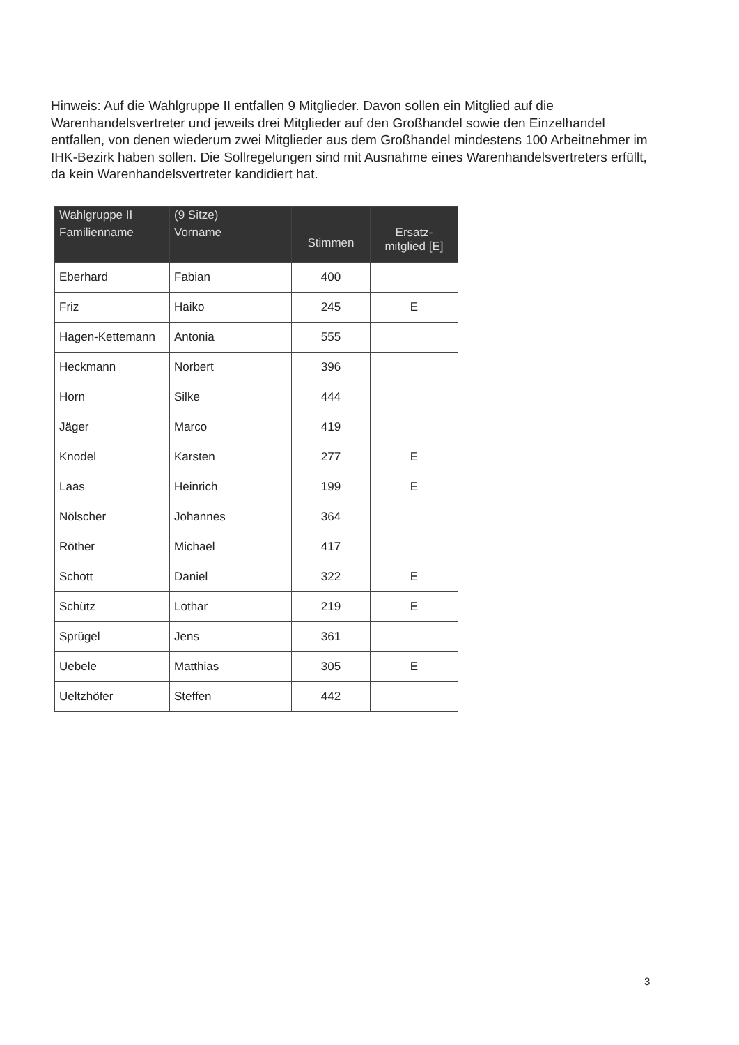Hinweis: Auf die Wahlgruppe II entfallen 9 Mitglieder. Davon sollen ein Mitglied auf die Warenhandelsvertreter und jeweils drei Mitglieder auf den Großhandel sowie den Einzelhandel entfallen, von denen wiederum zwei Mitglieder aus dem Großhandel mindestens 100 Arbeitnehmer im IHK-Bezirk haben sollen. Die Sollregelungen sind mit Ausnahme eines Warenhandelsvertreters erfüllt, da kein Warenhandelsvertreter kandidiert hat.
| Wahlgruppe II | (9 Sitze) | | |
| --- | --- | --- | --- |
| Familienname | Vorname | Stimmen | Ersatz- mitglied [E] |
| Eberhard | Fabian | 400 | |
| Friz | Haiko | 245 | E |
| Hagen-Kettemann | Antonia | 555 | |
| Heckmann | Norbert | 396 | |
| Horn | Silke | 444 | |
| Jäger | Marco | 419 | |
| Knodel | Karsten | 277 | E |
| Laas | Heinrich | 199 | E |
| Nölscher | Johannes | 364 | |
| Röther | Michael | 417 | |
| Schott | Daniel | 322 | E |
| Schütz | Lothar | 219 | E |
| Sprügel | Jens | 361 | |
| Uebele | Matthias | 305 | E |
| Ueltzhöfer | Steffen | 442 | |
3